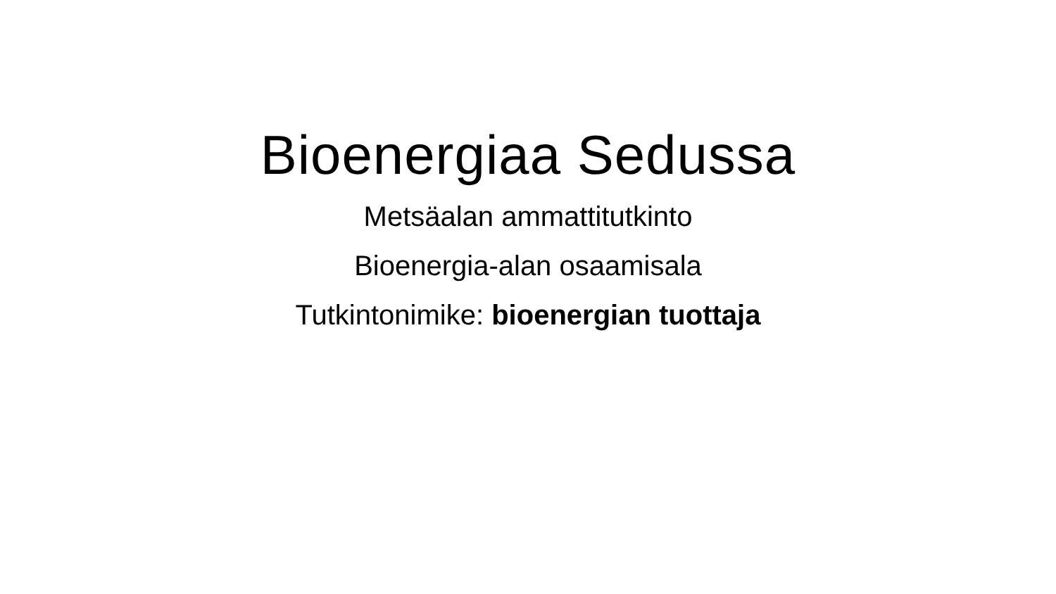Bioenergiaa Sedussa
Metsäalan ammattitutkinto
Bioenergia-alan osaamisala
Tutkintonimike: bioenergian tuottaja